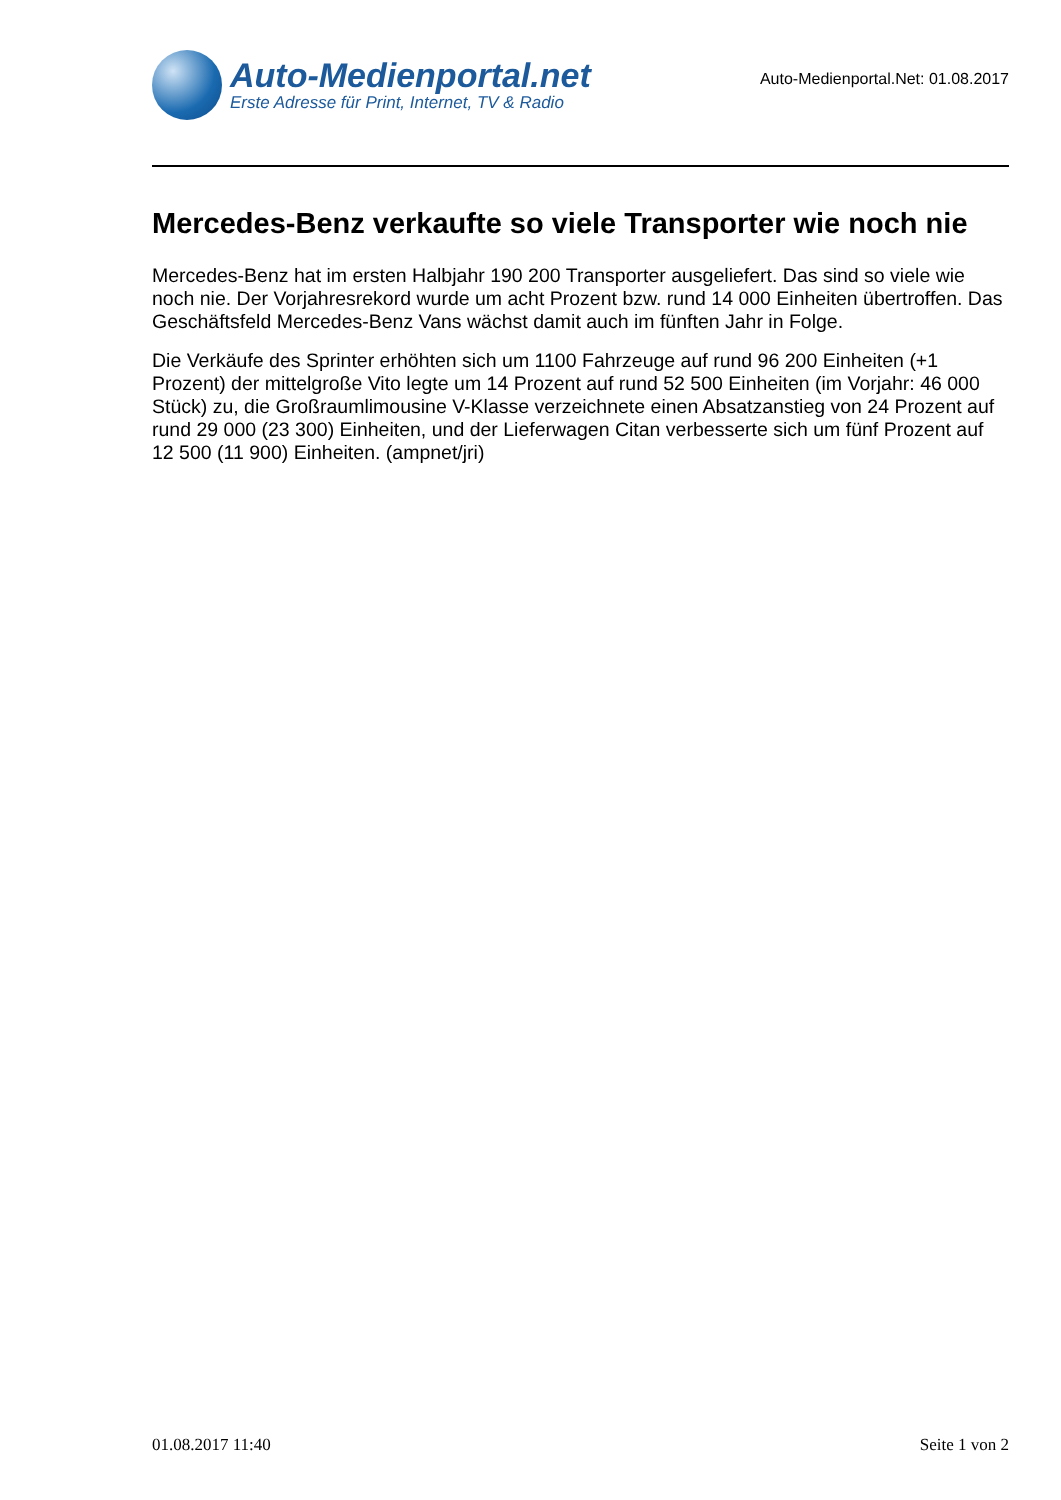Auto-Medienportal.net
Erste Adresse für Print, Internet, TV & Radio
Auto-Medienportal.Net: 01.08.2017
Mercedes-Benz verkaufte so viele Transporter wie noch nie
Mercedes-Benz hat im ersten Halbjahr 190 200 Transporter ausgeliefert. Das sind so viele wie noch nie. Der Vorjahresrekord wurde um acht Prozent bzw. rund 14 000 Einheiten übertroffen. Das Geschäftsfeld Mercedes-Benz Vans wächst damit auch im fünften Jahr in Folge.
Die Verkäufe des Sprinter erhöhten sich um 1100 Fahrzeuge auf rund 96 200 Einheiten (+1 Prozent) der mittelgroße Vito legte um 14 Prozent auf rund 52 500 Einheiten (im Vorjahr: 46 000 Stück) zu, die Großraumlimousine V-Klasse verzeichnete einen Absatzanstieg von 24 Prozent auf rund 29 000 (23 300) Einheiten, und der Lieferwagen Citan verbesserte sich um fünf Prozent auf 12 500 (11 900) Einheiten. (ampnet/jri)
01.08.2017 11:40 Seite 1 von 2